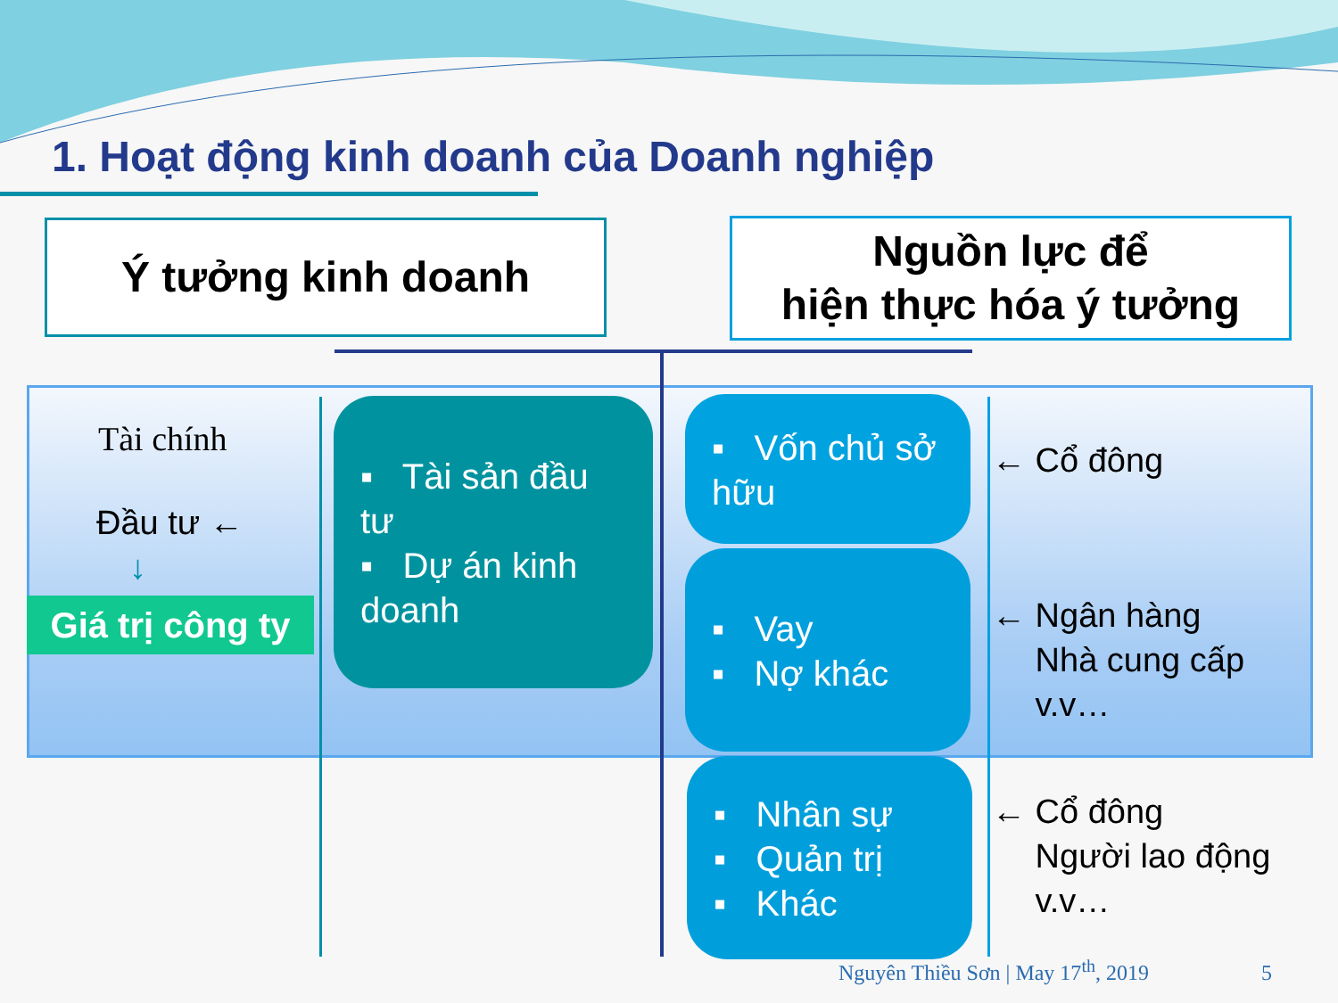1. Hoạt động kinh doanh của Doanh nghiệp
Ý tưởng kinh doanh
Nguồn lực để
hiện thực hóa ý tưởng
Tài chính
Đầu tư ←
↓
Giá trị công ty
▪ Tài sản đầu tư
▪ Dự án kinh doanh
▪ Vốn chủ sở hữu
▪ Vay
▪ Nợ khác
▪ Nhân sự
▪ Quản trị
▪ Khác
← Cổ đông
← Ngân hàng
Nhà cung cấp
v.v…
← Cổ đông
Người lao động
v.v…
Nguyên Thiều Sơn | May 17<sup>th</sup>, 2019 5